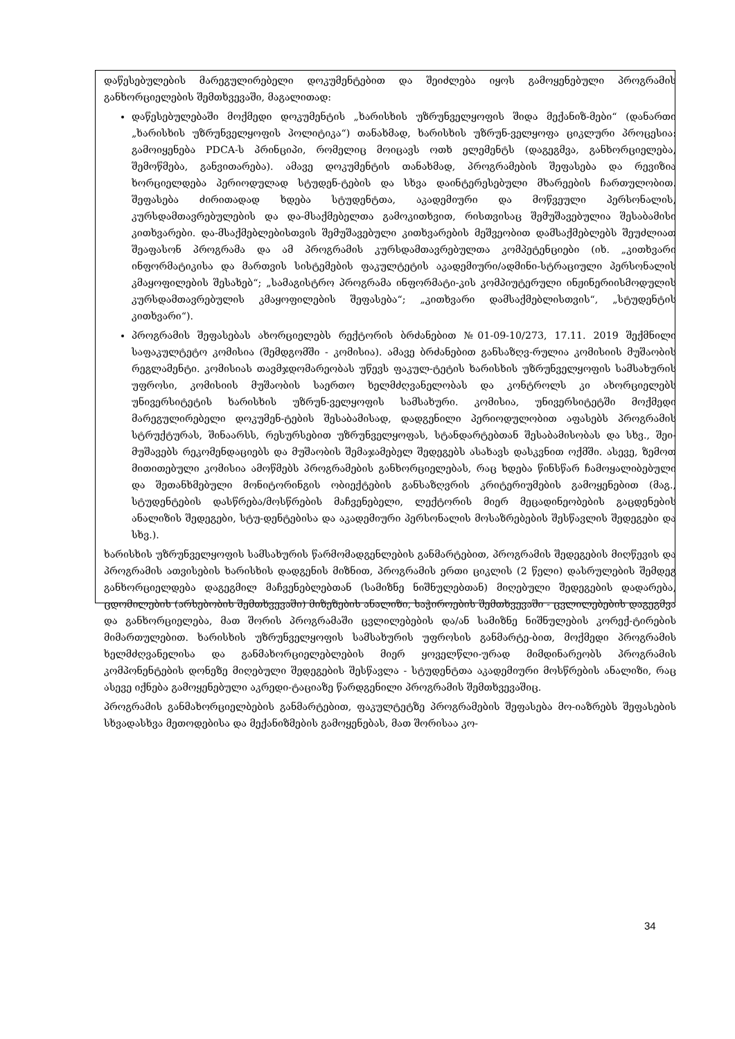დაწესებულების მარეგულირებელი დოკუმენტებით და შეიძლება იყოს გამოყენებული პროგრამის განხორციელების შემთხვევაში, მაგალითად:
დაწესებულებაში მოქმედი დოკუმენტის „ხარისხის უზრუნველყოფის შიდა მექანიზ-მები“ (დანართი „ხარისხის უზრუნველყოფის პოლიტიკა“) თანახმად, ხარისხის უზრუნ-ველყოფა ციკლური პროცესია: გამოიყენება PDCA-ს პრინციპი, რომელიც მოიცავს ოთხ ელემენტს (დაგეგმვა, განხორციელება, შემოწმება, განვითარება). ამავე დოკუმენტის თანახმად, პროგრამების შეფასება და რევიზია ხორციელდება პერიოდულად სტუდენ-ტების და სხვა დაინტერესებული მხარეების ჩართულობით. შეფასება ძირითადად ხდება სტუდენტთა, აკადემიური და მოწვეული პერსონალის, კურსდამთავრებულების და და-მსაქმებელთა გამოკითხვით, რისთვისაც შემუშავებულია შესაბამისი კითხვარები. და-მსაქმებლებისთვის შემუშავებული კითხვარების მეშვეობით დამსაქმებლებს შეუძლიათ შეაფასონ პროგრამა და ამ პროგრამის კურსდამთავრებულთა კომპეტენციები (იხ. „კითხვარი ინფორმატიკისა და მართვის სისტემების ფაკულტეტის აკადემიური/ადმინი-სტრაციული პერსონალის კმაყოფილების შესახებ“; „სამაგისტრო პროგრამა ინფორმატი-კის კომპიუტერული ინჟინერიისმოდულის კურსდამთავრებულის კმაყოფილების შეფასება“; „კითხვარი დამსაქმებლისთვის“, „სტუდენტის კითხვარი“).
პროგრამის შეფასებას ახორციელებს რექტორის ბრძანებით №01-09-10/273, 17.11. 2019 შექმნილი საფაკულტეტო კომისია (შემდგომში - კომისია). ამავე ბრძანებით განსაზღვ-რულია კომისიის მუშაობის რეგლამენტი. კომისიას თავმჯდომარეობას უწევს ფაკულ-ტეტის ხარისხის უზრუნველყოფის სამსახურის უფროსი, კომისიის მუშაობის საერთო ხელმძღვანელობას და კონტროლს კი ახორციელებს უნივერსიტეტის ხარისხის უზრუნ-ველყოფის სამსახური. კომისია, უნივერსიტეტში მოქმედი მარეგულირებელი დოკუმენ-ტების შესაბამისად, დადგენილი პერიოდულობით აფასებს პროგრამის სტრუქტურას, შინაარსს, რესურსებით უზრუნველყოფას, სტანდარტებთან შესაბამისობას და სხვ., შეი-მუშავებს რეკომენდაციებს და მუშაობის შემაჯამებელ შედეგებს ასახავს დასკვნით ოქმში. ასევე, ზემოთ მითითებული კომისია ამოწმებს პროგრამების განხორციელებას, რაც ხდება წინსწარ ჩამოყალიბებული და შეთანხმებული მონიტორინგის ობიექტების განსაზღვრის კრიტერიუმების გამოყენებით (მაგ., სტუდენტების დასწრება/მოსწრების მაჩვენებელი, ლექტორის მიერ მეცადინეობების გაცდენების ანალიზის შედეგები, სტუ-დენტებისა და აკადემიური პერსონალის მოსაზრებების შესწავლის შედეგები და სხვ.).
ხარისხის უზრუნველყოფის სამსახურის წარმომადგენლების განმარტებით, პროგრამის შედეგების მიღწევის და პროგრამის ათვისების ხარისხის დადგენის მიზნით, პროგრამის ერთი ციკლის (2 წელი) დასრულების შემდეგ განხორციელდება დაგეგმილ მაჩვენებლებთან (სამიზნე ნიშნულებთან) მიღებული შედეგების დადარება, ცდომილების (არსებობის შემთხვევაში) მიზეზების ანალიზი, საჭიროების შემთხვევაში - ცვლილებების დაგეგმვა და განხორციელება, მათ შორის პროგრამაში ცვლილებების და/ან სამიზნე ნიშნულების კორექ-ტირების მიმართულებით. ხარისხის უზრუნველყოფის სამსახურის უფროსის განმარტე-ბით, მოქმედი პროგრამის ხელმძღვანელისა და განმახორციელებლების მიერ ყოველწლი-ურად მიმდინარეობს პროგრამის კომპონენტების დონეზე მიღებული შედეგების შესწავლა - სტუდენტთა აკადემიური მოსწრების ანალიზი, რაც ასევე იქნება გამოყენებული აკრედი-ტაციაზე წარდგენილი პროგრამის შემთხვევაშიც.
პროგრამის განმახორციელბების განმარტებით, ფაკულტეტზე პროგრამების შეფასება მო-იაზრებს შეფასების სხვადასხვა მეთოდებისა და მექანიზმების გამოყენებას, მათ შორისაა კო-
34